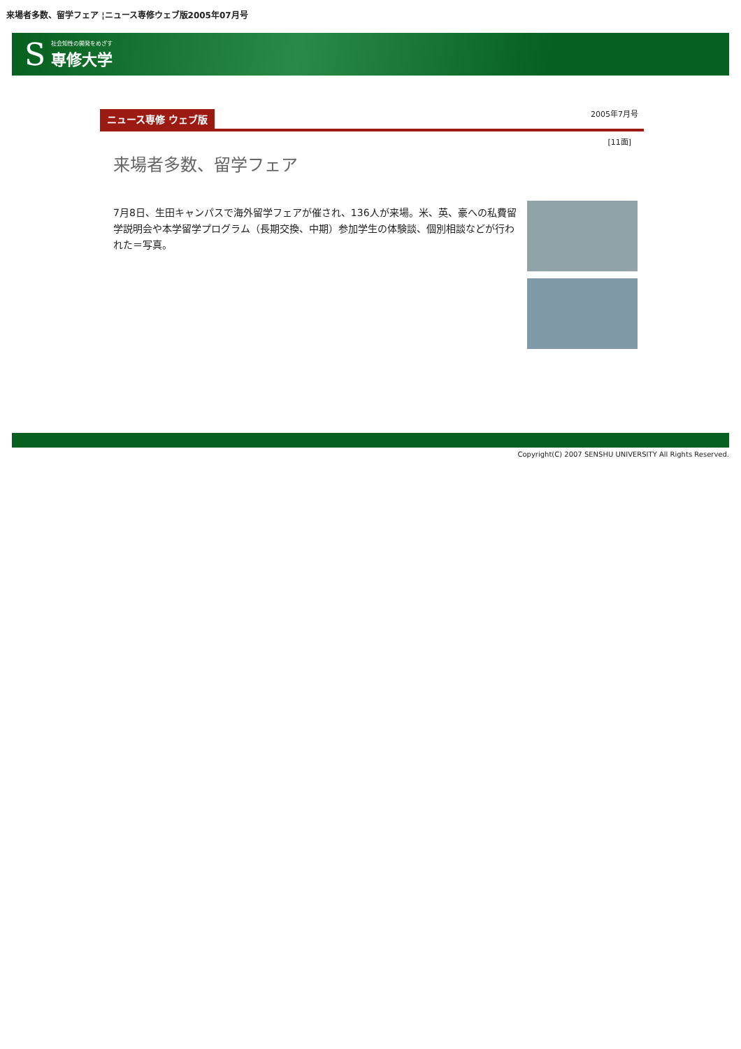来場者多数、留学フェア ¦ニュース専修ウェブ版2005年07月号
S社会知性の開発をめざす
専修大学
ニュース専修 ウェブ版 2005年7月号
[11面]
来場者多数、留学フェア
7月8日、生田キャンパスで海外留学フェアが催され、136人が来場。米、英、豪への私費留学説明会や本学留学プログラム（長期交換、中期）参加学生の体験談、個別相談などが行われた＝写真。
Copyright(C) 2007 SENSHU UNIVERSITY All Rights Reserved.